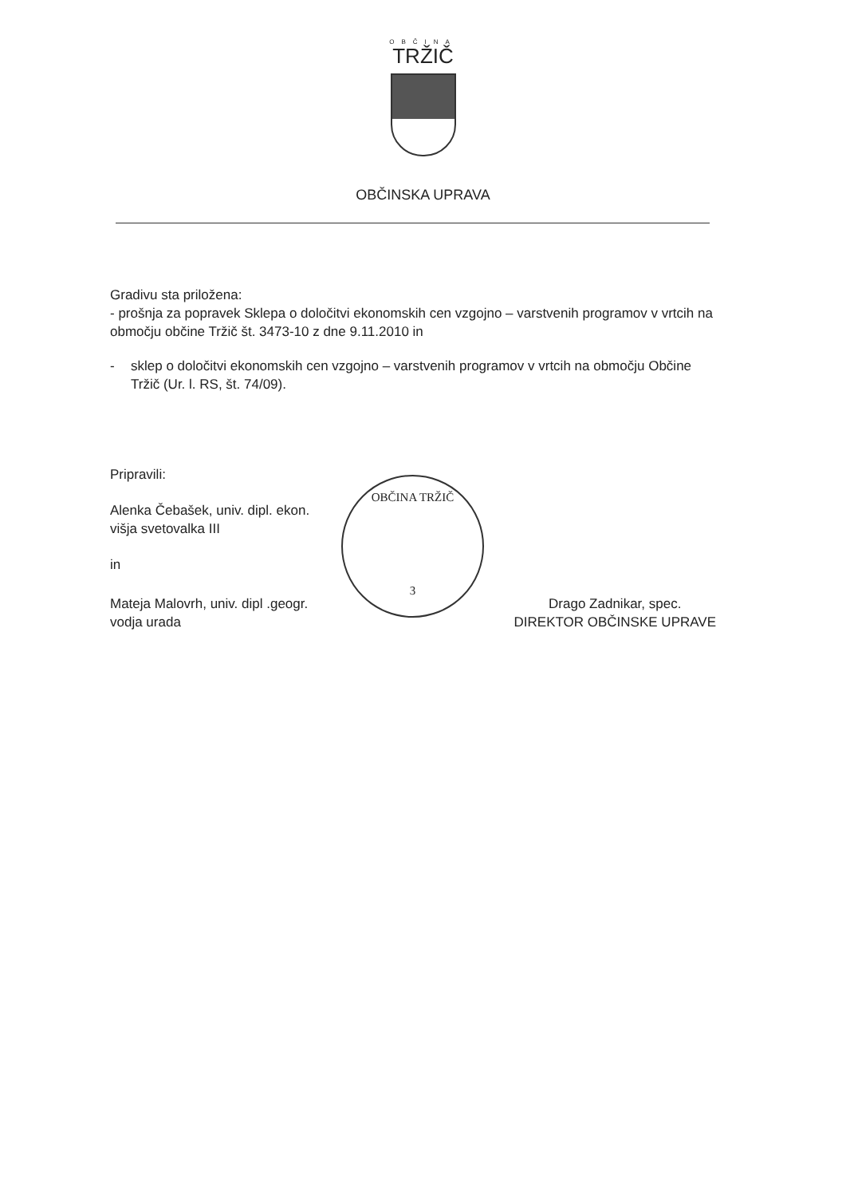OBČINA
TRŽIČ
OBČINSKA UPRAVA
Gradivu sta priložena:
- prošnja za popravek Sklepa o določitvi ekonomskih cen vzgojno – varstvenih programov v vrtcih na območju občine Tržič št. 3473-10 z dne 9.11.2010 in
- sklep o določitvi ekonomskih cen vzgojno – varstvenih programov v vrtcih na območju Občine Tržič (Ur. l. RS, št. 74/09).
Pripravili:
Alenka Čebašek, univ. dipl. ekon.
višja svetovalka III
in
Mateja Malovrh, univ. dipl .geogr.
vodja urada
Drago Zadnikar, spec.
DIREKTOR OBČINSKE UPRAVE
OBČINA TRŽIČ
3